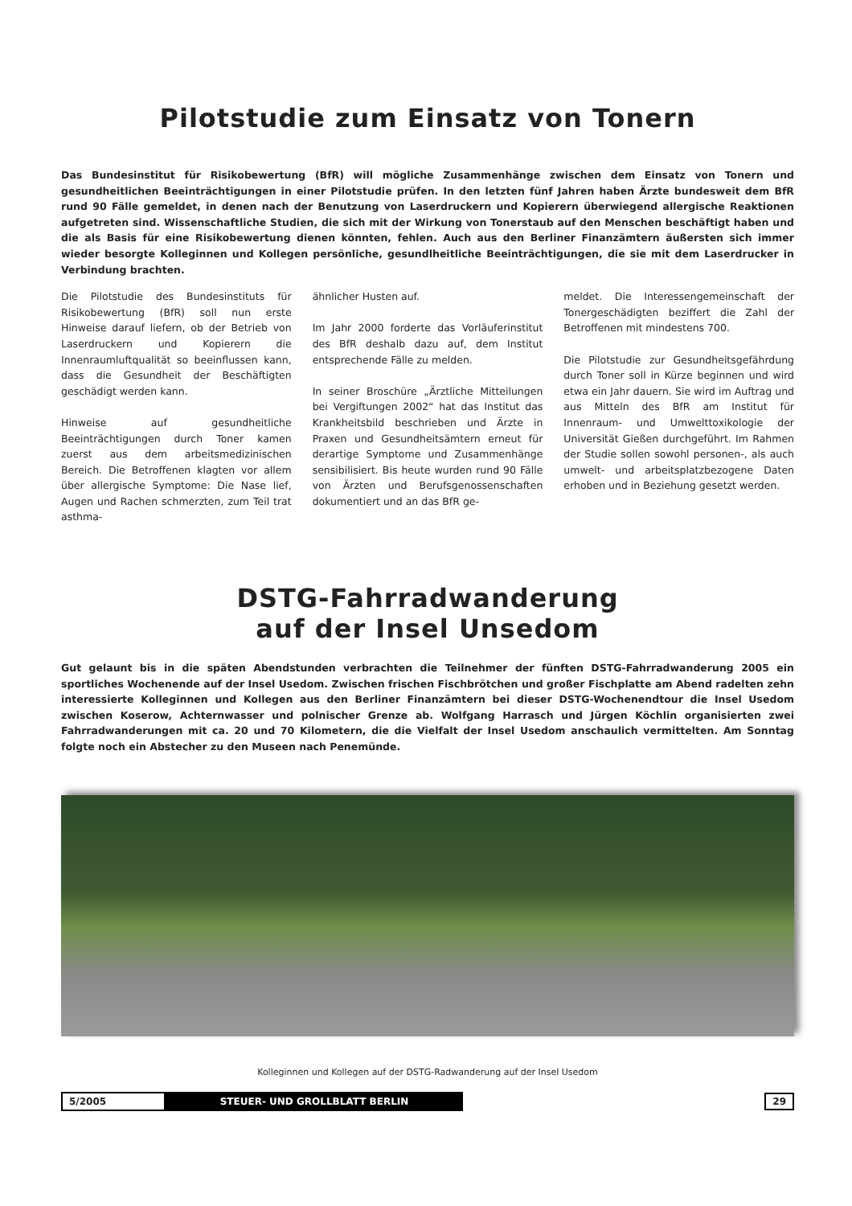Pilotstudie zum Einsatz von Tonern
Das Bundesinstitut für Risikobewertung (BfR) will mögliche Zusammenhänge zwischen dem Einsatz von Tonern und gesundheitlichen Beeinträchtigungen in einer Pilotstudie prüfen. In den letzten fünf Jahren haben Ärzte bundesweit dem BfR rund 90 Fälle gemeldet, in denen nach der Benutzung von Laserdruckern und Kopierern überwiegend allergische Reaktionen aufgetreten sind. Wissenschaftliche Studien, die sich mit der Wirkung von Tonerstaub auf den Menschen beschäftigt haben und die als Basis für eine Risikobewertung dienen könnten, fehlen. Auch aus den Berliner Finanzämtern äußersten sich immer wieder besorgte Kolleginnen und Kollegen persönliche, gesundlheitliche Beeinträchtigungen, die sie mit dem Laserdrucker in Verbindung brachten.
Die Pilotstudie des Bundesinstituts für Risikobewertung (BfR) soll nun erste Hinweise darauf liefern, ob der Betrieb von Laserdruckern und Kopierern die Innenraumluftqualität so beeinflussen kann, dass die Gesundheit der Beschäftigten geschädigt werden kann.
Hinweise auf gesundheitliche Beeinträchtigungen durch Toner kamen zuerst aus dem arbeitsmedizinischen Bereich. Die Betroffenen klagten vor allem über allergische Symptome: Die Nase lief, Augen und Rachen schmerzten, zum Teil trat asthma-
ähnlicher Husten auf.
Im Jahr 2000 forderte das Vorläuferinstitut des BfR deshalb dazu auf, dem Institut entsprechende Fälle zu melden.
In seiner Broschüre „Ärztliche Mitteilungen bei Vergiftungen 2002“ hat das Institut das Krankheitsbild beschrieben und Ärzte in Praxen und Gesundheitsämtern erneut für derartige Symptome und Zusammenhänge sensibilisiert. Bis heute wurden rund 90 Fälle von Ärzten und Berufsgenossenschaften dokumentiert und an das BfR ge-
meldet. Die Interessengemeinschaft der Tonergeschädigten beziffert die Zahl der Betroffenen mit mindestens 700.
Die Pilotstudie zur Gesundheitsgefährdung durch Toner soll in Kürze beginnen und wird etwa ein Jahr dauern. Sie wird im Auftrag und aus Mitteln des BfR am Institut für Innenraum- und Umwelttoxikologie der Universität Gießen durchgeführt. Im Rahmen der Studie sollen sowohl personen-, als auch umwelt- und arbeitsplatzbezogene Daten erhoben und in Beziehung gesetzt werden.
DSTG-Fahrradwanderung
auf der Insel Unsedom
Gut gelaunt bis in die späten Abendstunden verbrachten die Teilnehmer der fünften DSTG-Fahrradwanderung 2005 ein sportliches Wochenende auf der Insel Usedom. Zwischen frischen Fischbrötchen und großer Fischplatte am Abend radelten zehn interessierte Kolleginnen und Kollegen aus den Berliner Finanzämtern bei dieser DSTG-Wochenendtour die Insel Usedom zwischen Koserow, Achternwasser und polnischer Grenze ab. Wolfgang Harrasch und Jürgen Köchlin organisierten zwei Fahrradwanderungen mit ca. 20 und 70 Kilometern, die die Vielfalt der Insel Usedom anschaulich vermittelten. Am Sonntag folgte noch ein Abstecher zu den Museen nach Penemünde.
Kolleginnen und Kollegen auf der DSTG-Radwanderung auf der Insel Usedom
5/2005 STEUER- UND GROLLBLATT BERLIN 29